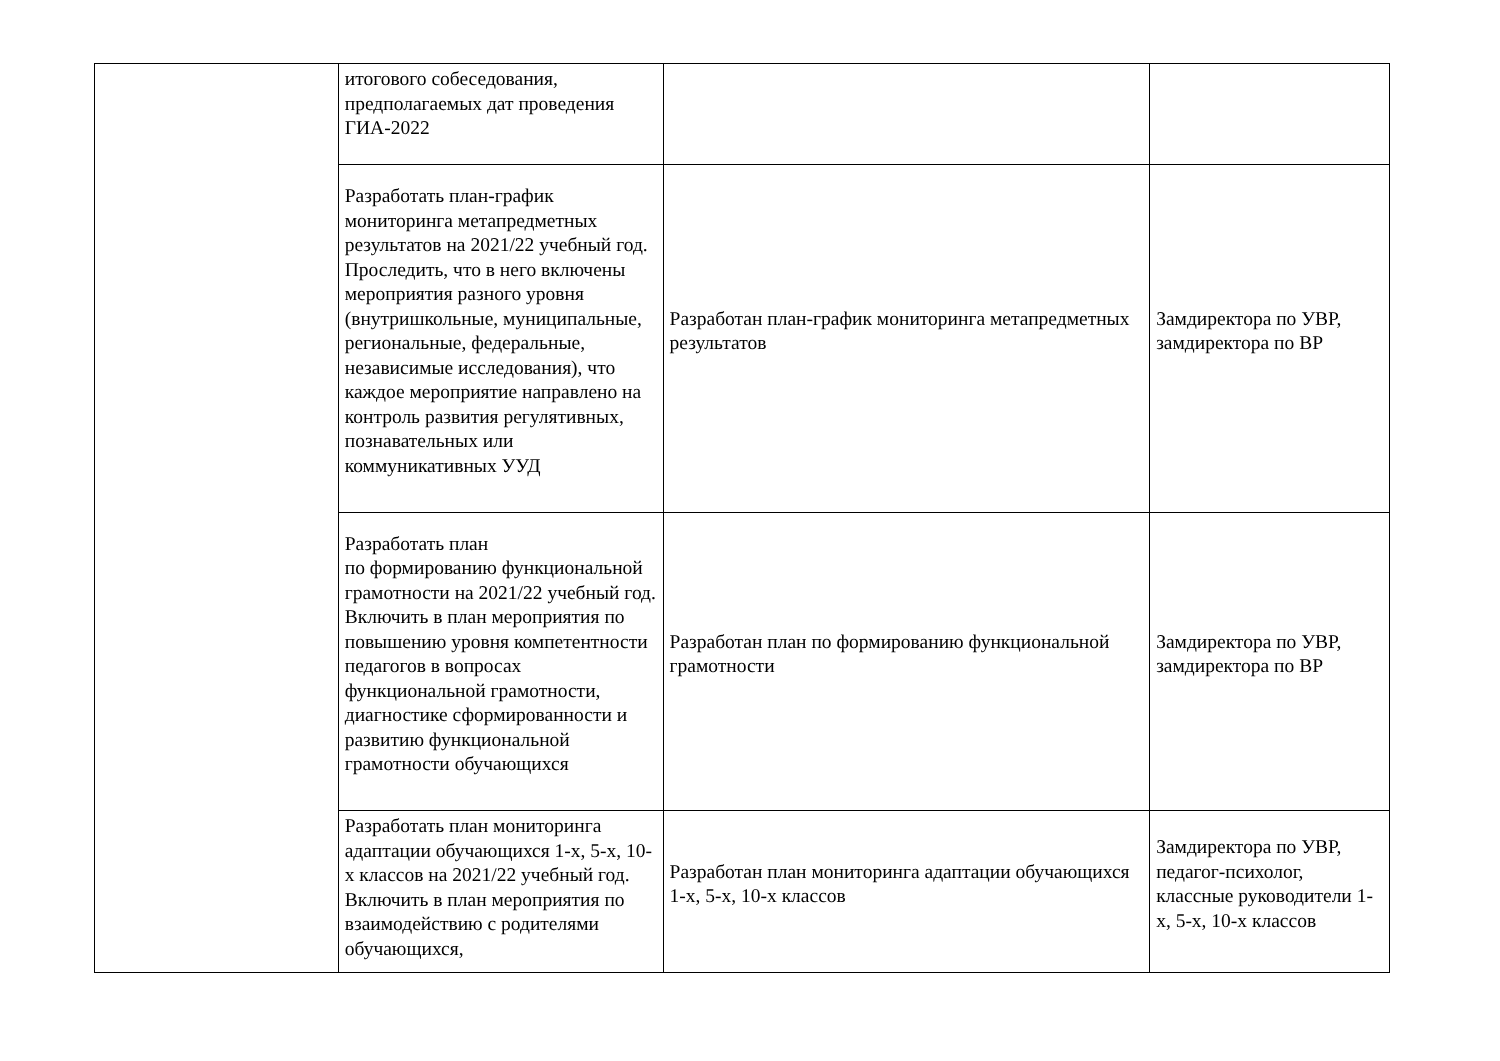| | итогового собеседования, предполагаемых дат проведения ГИА-2022 | | |
| | Разработать план-график мониторинга метапредметных результатов на 2021/22 учебный год. Проследить, что в него включены мероприятия разного уровня (внутришкольные, муниципальные, региональные, федеральные, независимые исследования), что каждое мероприятие направлено на контроль развития регулятивных, познавательных или коммуникативных УУД | Разработан план-график мониторинга метапредметных результатов | Замдиректора по УВР, замдиректора по ВР |
| | Разработать план по формированию функциональной грамотности на 2021/22 учебный год. Включить в план мероприятия по повышению уровня компетентности педагогов в вопросах функциональной грамотности, диагностике сформированности и развитию функциональной грамотности обучающихся | Разработан план по формированию функциональной грамотности | Замдиректора по УВР, замдиректора по ВР |
| | Разработать план мониторинга адаптации обучающихся 1-х, 5-х, 10-х классов на 2021/22 учебный год. Включить в план мероприятия по взаимодействию с родителями обучающихся, | Разработан план мониторинга адаптации обучающихся 1-х, 5-х, 10-х классов | Замдиректора по УВР, педагог-психолог, классные руководители 1-х, 5-х, 10-х классов |